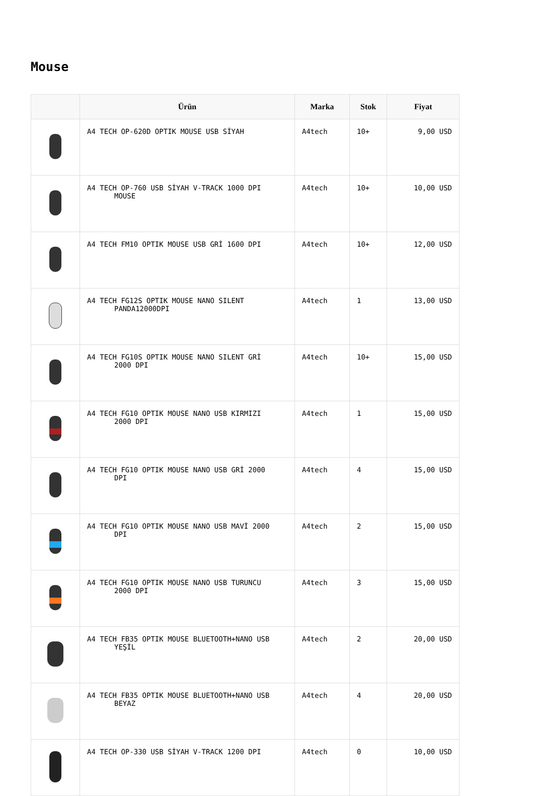Mouse
| | Ürün | Marka | Stok | Fiyat |
| --- | --- | --- | --- | --- |
| | A4 TECH OP-620D OPTIK MOUSE USB SİYAH | A4tech | 10+ | 9,00 USD |
| | A4 TECH OP-760 USB SİYAH V-TRACK 1000 DPI MOUSE | A4tech | 10+ | 10,00 USD |
| | A4 TECH FM10 OPTIK MOUSE USB GRİ 1600 DPI | A4tech | 10+ | 12,00 USD |
| | A4 TECH FG12S OPTIK MOUSE NANO SILENT PANDA12000DPI | A4tech | 1 | 13,00 USD |
| | A4 TECH FG10S OPTIK MOUSE NANO SILENT GRİ 2000 DPI | A4tech | 10+ | 15,00 USD |
| | A4 TECH FG10 OPTIK MOUSE NANO USB KIRMIZI 2000 DPI | A4tech | 1 | 15,00 USD |
| | A4 TECH FG10 OPTIK MOUSE NANO USB GRİ 2000 DPI | A4tech | 4 | 15,00 USD |
| | A4 TECH FG10 OPTIK MOUSE NANO USB MAVİ 2000 DPI | A4tech | 2 | 15,00 USD |
| | A4 TECH FG10 OPTIK MOUSE NANO USB TURUNCU 2000 DPI | A4tech | 3 | 15,00 USD |
| | A4 TECH FB35 OPTIK MOUSE BLUETOOTH+NANO USB YEŞİL | A4tech | 2 | 20,00 USD |
| | A4 TECH FB35 OPTIK MOUSE BLUETOOTH+NANO USB BEYAZ | A4tech | 4 | 20,00 USD |
| | A4 TECH OP-330 USB SİYAH V-TRACK 1200 DPI | A4tech | 0 | 10,00 USD |